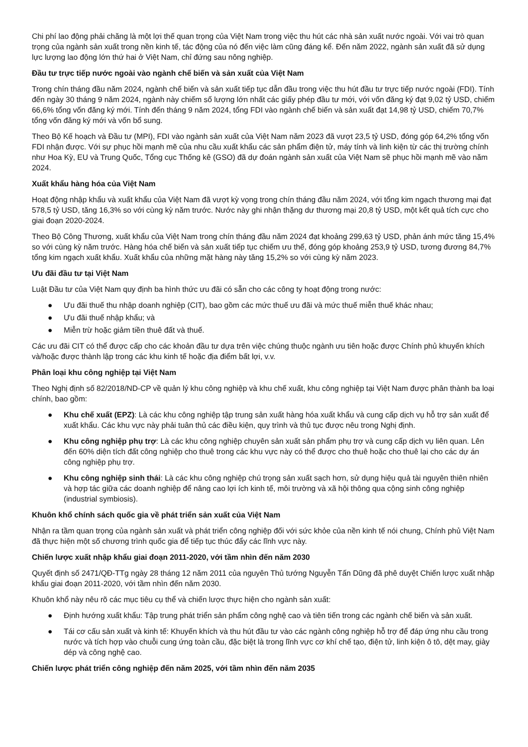Chi phí lao động phải chăng là một lợi thế quan trọng của Việt Nam trong việc thu hút các nhà sản xuất nước ngoài. Với vai trò quan trọng của ngành sản xuất trong nền kinh tế, tác động của nó đến việc làm cũng đáng kể. Đến năm 2022, ngành sản xuất đã sử dụng lực lượng lao động lớn thứ hai ở Việt Nam, chỉ đứng sau nông nghiệp.
Đầu tư trực tiếp nước ngoài vào ngành chế biến và sản xuất của Việt Nam
Trong chín tháng đầu năm 2024, ngành chế biến và sản xuất tiếp tục dẫn đầu trong việc thu hút đầu tư trực tiếp nước ngoài (FDI). Tính đến ngày 30 tháng 9 năm 2024, ngành này chiếm số lượng lớn nhất các giấy phép đầu tư mới, với vốn đăng ký đạt 9,02 tỷ USD, chiếm 66,6% tổng vốn đăng ký mới. Tính đến tháng 9 năm 2024, tổng FDI vào ngành chế biến và sản xuất đạt 14,98 tỷ USD, chiếm 70,7% tổng vốn đăng ký mới và vốn bổ sung.
Theo Bộ Kế hoạch và Đầu tư (MPI), FDI vào ngành sản xuất của Việt Nam năm 2023 đã vượt 23,5 tỷ USD, đóng góp 64,2% tổng vốn FDI nhận được. Với sự phục hồi mạnh mẽ của nhu cầu xuất khẩu các sản phẩm điện tử, máy tính và linh kiện từ các thị trường chính như Hoa Kỳ, EU và Trung Quốc, Tổng cục Thống kê (GSO) đã dự đoán ngành sản xuất của Việt Nam sẽ phục hồi mạnh mẽ vào năm 2024.
Xuất khẩu hàng hóa của Việt Nam
Hoạt động nhập khẩu và xuất khẩu của Việt Nam đã vượt kỳ vọng trong chín tháng đầu năm 2024, với tổng kim ngạch thương mại đạt 578,5 tỷ USD, tăng 16,3% so với cùng kỳ năm trước. Nước này ghi nhận thặng dư thương mại 20,8 tỷ USD, một kết quả tích cực cho giai đoạn 2020-2024.
Theo Bộ Công Thương, xuất khẩu của Việt Nam trong chín tháng đầu năm 2024 đạt khoảng 299,63 tỷ USD, phản ánh mức tăng 15,4% so với cùng kỳ năm trước. Hàng hóa chế biến và sản xuất tiếp tục chiếm ưu thế, đóng góp khoảng 253,9 tỷ USD, tương đương 84,7% tổng kim ngạch xuất khẩu. Xuất khẩu của những mặt hàng này tăng 15,2% so với cùng kỳ năm 2023.
Ưu đãi đầu tư tại Việt Nam
Luật Đầu tư của Việt Nam quy định ba hình thức ưu đãi có sẵn cho các công ty hoạt động trong nước:
● Ưu đãi thuế thu nhập doanh nghiệp (CIT), bao gồm các mức thuế ưu đãi và mức thuế miễn thuế khác nhau;
● Ưu đãi thuế nhập khẩu; và
● Miễn trừ hoặc giảm tiền thuê đất và thuế.
Các ưu đãi CIT có thể được cấp cho các khoản đầu tư dựa trên việc chúng thuộc ngành ưu tiên hoặc được Chính phủ khuyến khích và/hoặc được thành lập trong các khu kinh tế hoặc địa điểm bất lợi, v.v.
Phân loại khu công nghiệp tại Việt Nam
Theo Nghị định số 82/2018/ND-CP về quản lý khu công nghiệp và khu chế xuất, khu công nghiệp tại Việt Nam được phân thành ba loại chính, bao gồm:
● Khu chế xuất (EPZ): Là các khu công nghiệp tập trung sản xuất hàng hóa xuất khẩu và cung cấp dịch vụ hỗ trợ sản xuất để xuất khẩu. Các khu vực này phải tuân thủ các điều kiện, quy trình và thủ tục được nêu trong Nghị định.
● Khu công nghiệp phụ trợ: Là các khu công nghiệp chuyên sản xuất sản phẩm phụ trợ và cung cấp dịch vụ liên quan. Lên đến 60% diện tích đất công nghiệp cho thuê trong các khu vực này có thể được cho thuê hoặc cho thuê lại cho các dự án công nghiệp phụ trợ.
● Khu công nghiệp sinh thái: Là các khu công nghiệp chú trọng sản xuất sạch hơn, sử dụng hiệu quả tài nguyên thiên nhiên và hợp tác giữa các doanh nghiệp để nâng cao lợi ích kinh tế, môi trường và xã hội thông qua cộng sinh công nghiệp (industrial symbiosis).
Khuôn khổ chính sách quốc gia về phát triển sản xuất của Việt Nam
Nhận ra tầm quan trọng của ngành sản xuất và phát triển công nghiệp đối với sức khỏe của nền kinh tế nói chung, Chính phủ Việt Nam đã thực hiện một số chương trình quốc gia để tiếp tục thúc đẩy các lĩnh vực này.
Chiến lược xuất nhập khẩu giai đoạn 2011-2020, với tầm nhìn đến năm 2030
Quyết định số 2471/QĐ-TTg ngày 28 tháng 12 năm 2011 của nguyên Thủ tướng Nguyễn Tấn Dũng đã phê duyệt Chiến lược xuất nhập khẩu giai đoạn 2011-2020, với tầm nhìn đến năm 2030.
Khuôn khổ này nêu rõ các mục tiêu cụ thể và chiến lược thực hiện cho ngành sản xuất:
● Định hướng xuất khẩu: Tập trung phát triển sản phẩm công nghệ cao và tiên tiến trong các ngành chế biến và sản xuất.
● Tái cơ cấu sản xuất và kinh tế: Khuyến khích và thu hút đầu tư vào các ngành công nghiệp hỗ trợ để đáp ứng nhu cầu trong nước và tích hợp vào chuỗi cung ứng toàn cầu, đặc biệt là trong lĩnh vực cơ khí chế tạo, điện tử, linh kiện ô tô, dệt may, giày dép và công nghệ cao.
Chiến lược phát triển công nghiệp đến năm 2025, với tầm nhìn đến năm 2035